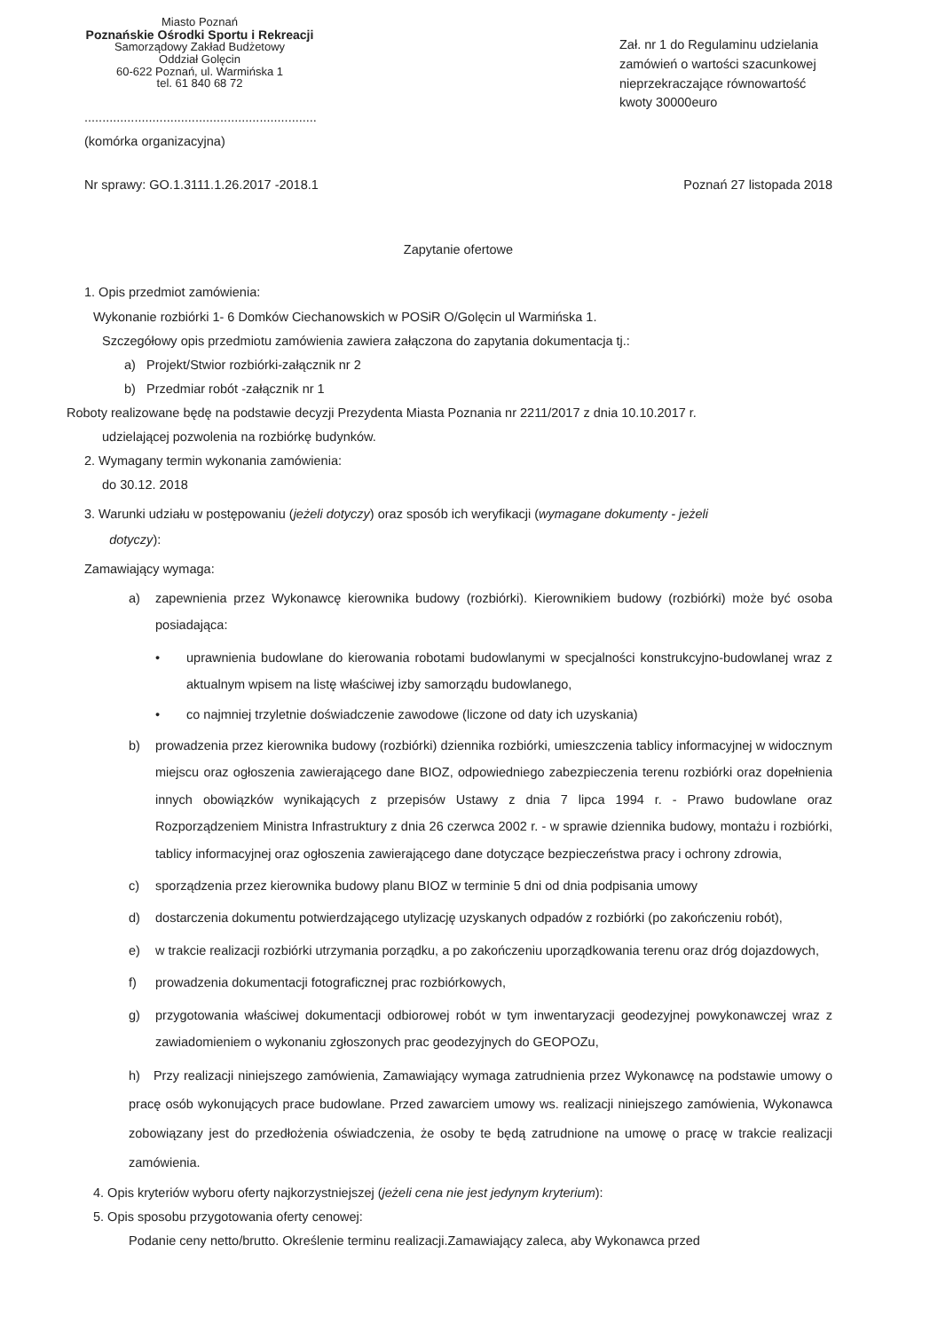Miasto Poznań
Poznańskie Ośrodki Sportu i Rekreacji
Samorządowy Zakład Budżetowy
Oddział Golęcin
60-622 Poznań, ul. Warmińska 1
tel. 61 840 68 72
.................................................................
(komórka organizacyjna)
Zał. nr 1 do Regulaminu udzielania zamówień o wartości szacunkowej nieprzekraczające równowartość kwoty 30000euro
Nr sprawy: GO.1.3111.1.26.2017 -2018.1 Poznań 27 listopada 2018
Zapytanie ofertowe
1. Opis przedmiot zamówienia:
Wykonanie rozbiórki 1- 6 Domków Ciechanowskich w POSiR O/Golęcin ul Warmińska 1.
Szczegółowy opis przedmiotu zamówienia zawiera załączona do zapytania dokumentacja tj.:
a) Projekt/Stwior rozbiórki-załącznik nr 2
b) Przedmiar robót -załącznik nr 1
Roboty realizowane będę na podstawie decyzji Prezydenta Miasta Poznania nr 2211/2017 z dnia 10.10.2017 r.
udzielającej pozwolenia na rozbiórkę budynków.
2. Wymagany termin wykonania zamówienia:
do 30.12. 2018
3. Warunki udziału w postępowaniu (jeżeli dotyczy) oraz sposób ich weryfikacji (wymagane dokumenty - jeżeli
dotyczy):
Zamawiający wymaga:
a) zapewnienia przez Wykonawcę kierownika budowy (rozbiórki). Kierownikiem budowy (rozbiórki) może być osoba posiadająca:
• uprawnienia budowlane do kierowania robotami budowlanymi w specjalności konstrukcyjno-budowlanej wraz z aktualnym wpisem na listę właściwej izby samorządu budowlanego,
• co najmniej trzyletnie doświadczenie zawodowe (liczone od daty ich uzyskania)
b) prowadzenia przez kierownika budowy (rozbiórki) dziennika rozbiórki, umieszczenia tablicy informacyjnej w widocznym miejscu oraz ogłoszenia zawierającego dane BIOZ, odpowiedniego zabezpieczenia terenu rozbiórki oraz dopełnienia innych obowiązków wynikających z przepisów Ustawy z dnia 7 lipca 1994 r. - Prawo budowlane oraz Rozporządzeniem Ministra Infrastruktury z dnia 26 czerwca 2002 r. - w sprawie dziennika budowy, montażu i rozbiórki, tablicy informacyjnej oraz ogłoszenia zawierającego dane dotyczące bezpieczeństwa pracy i ochrony zdrowia,
c) sporządzenia przez kierownika budowy planu BIOZ w terminie 5 dni od dnia podpisania umowy
d) dostarczenia dokumentu potwierdzającego utylizację uzyskanych odpadów z rozbiórki (po zakończeniu robót),
e) w trakcie realizacji rozbiórki utrzymania porządku, a po zakończeniu uporządkowania terenu oraz dróg dojazdowych,
f) prowadzenia dokumentacji fotograficznej prac rozbiórkowych,
g) przygotowania właściwej dokumentacji odbiorowej robót w tym inwentaryzacji geodezyjnej powykonawczej wraz z zawiadomieniem o wykonaniu zgłoszonych prac geodezyjnych do GEOPOZu,
h) Przy realizacji niniejszego zamówienia, Zamawiający wymaga zatrudnienia przez Wykonawcę na podstawie umowy o pracę osób wykonujących prace budowlane. Przed zawarciem umowy ws. realizacji niniejszego zamówienia, Wykonawca zobowiązany jest do przedłożenia oświadczenia, że osoby te będą zatrudnione na umowę o pracę w trakcie realizacji zamówienia.
4. Opis kryteriów wyboru oferty najkorzystniejszej (jeżeli cena nie jest jedynym kryterium):
5. Opis sposobu przygotowania oferty cenowej:
Podanie ceny netto/brutto. Określenie terminu realizacji.Zamawiający zaleca, aby Wykonawca przed